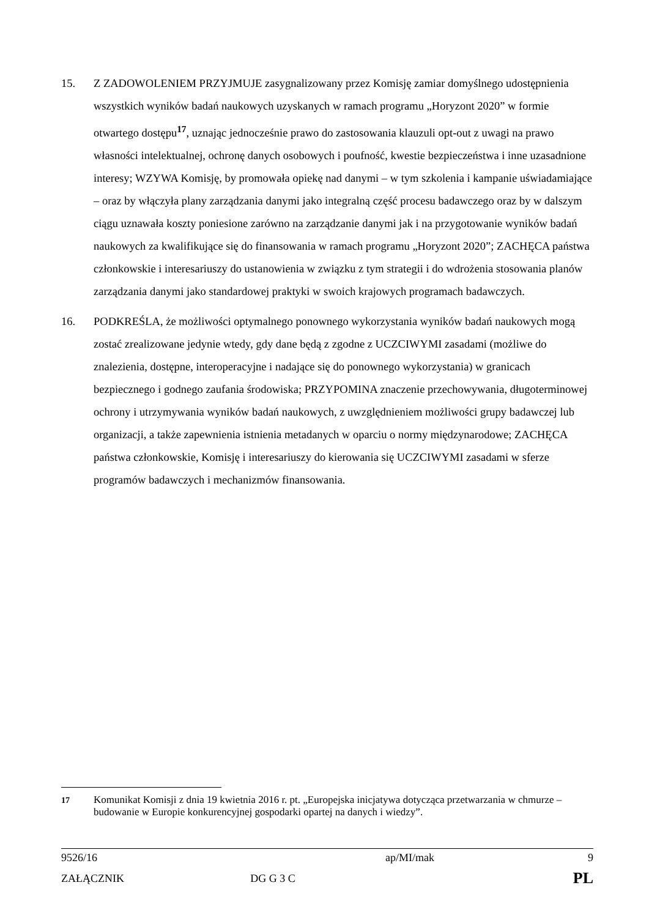15. Z ZADOWOLENIEM PRZYJMUJE zasygnalizowany przez Komisję zamiar domyślnego udostępnienia wszystkich wyników badań naukowych uzyskanych w ramach programu „Horyzont 2020” w formie otwartego dostępu<sup>17</sup>, uznając jednocześnie prawo do zastosowania klauzuli opt-out z uwagi na prawo własności intelektualnej, ochronę danych osobowych i poufność, kwestie bezpieczeństwa i inne uzasadnione interesy; WZYWA Komisję, by promowała opiekę nad danymi – w tym szkolenia i kampanie uświadamiające – oraz by włączyła plany zarządzania danymi jako integralną część procesu badawczego oraz by w dalszym ciągu uznawała koszty poniesione zarówno na zarządzanie danymi jak i na przygotowanie wyników badań naukowych za kwalifikujące się do finansowania w ramach programu „Horyzont 2020”; ZACHĘCA państwa członkowskie i interesariuszy do ustanowienia w związku z tym strategii i do wdrożenia stosowania planów zarządzania danymi jako standardowej praktyki w swoich krajowych programach badawczych.
16. PODKREŚLA, że możliwości optymalnego ponownego wykorzystania wyników badań naukowych mogą zostać zrealizowane jedynie wtedy, gdy dane będą z zgodne z UCZCIWYMI zasadami (możliwe do znalezienia, dostępne, interoperacyjne i nadające się do ponownego wykorzystania) w granicach bezpiecznego i godnego zaufania środowiska; PRZYPOMINA znaczenie przechowywania, długoterminowej ochrony i utrzymywania wyników badań naukowych, z uwzględnieniem możliwości grupy badawczej lub organizacji, a także zapewnienia istnienia metadanych w oparciu o normy międzynarodowe; ZACHĘCA państwa członkowskie, Komisję i interesariuszy do kierowania się UCZCIWYMI zasadami w sferze programów badawczych i mechanizmów finansowania.
<sup>17</sup> Komunikat Komisji z dnia 19 kwietnia 2016 r. pt. „Europejska inicjatywa dotycząca przetwarzania w chmurze – budowanie w Europie konkurencyjnej gospodarki opartej na danych i wiedzy”.
| 9526/16 | | ap/MI/mak | 9 |
| ZAŁĄCZNIK | DG G 3 C | | PL |